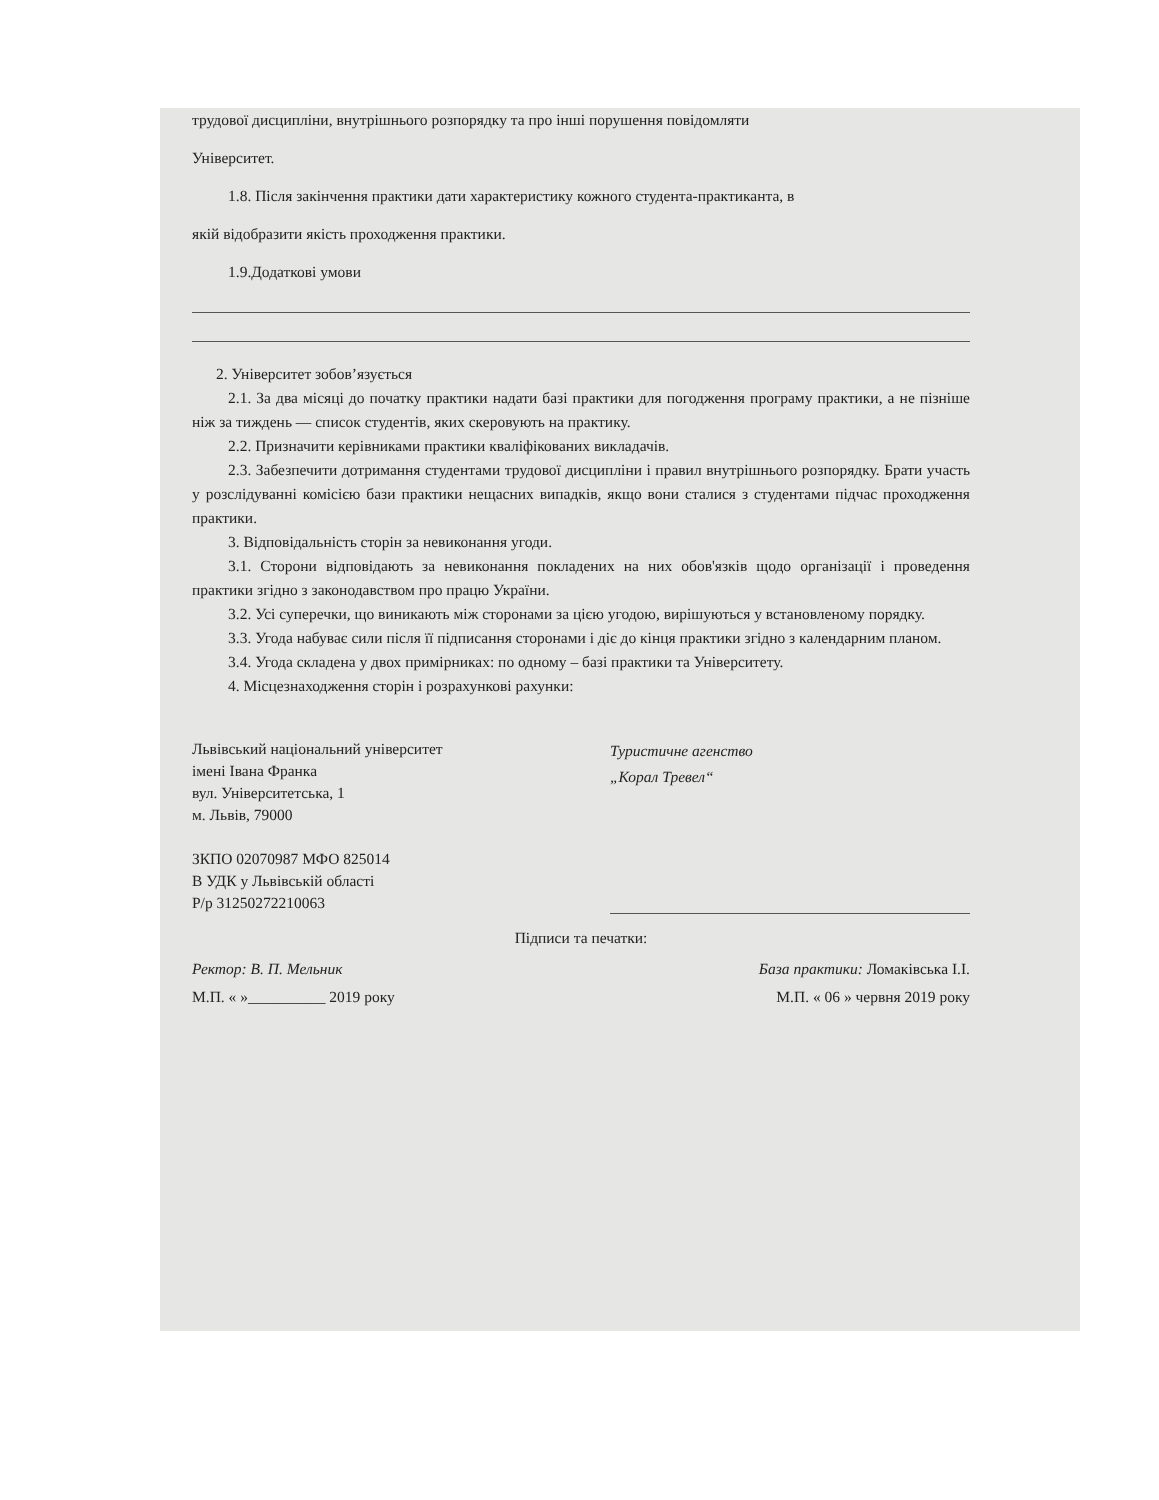трудової дисципліни, внутрішнього розпорядку та про інші порушення повідомляти
Університет.
1.8. Після закінчення практики дати характеристику кожного студента-практиканта, в
якій відобразити якість проходження практики.
1.9.Додаткові умови
2. Університет зобов’язується
2.1. За два місяці до початку практики надати базі практики для погодження програму практики, а не пізніше ніж за тиждень — список студентів, яких скеровують на практику.
2.2. Призначити керівниками практики кваліфікованих викладачів.
2.3. Забезпечити дотримання студентами трудової дисципліни і правил внутрішнього розпорядку. Брати участь у розслідуванні комісією бази практики нещасних випадків, якщо вони сталися з студентами підчас проходження практики.
3. Відповідальність сторін за невиконання угоди.
3.1. Сторони відповідають за невиконання покладених на них обов'язків щодо організації і проведення практики згідно з законодавством про працю України.
3.2. Усі суперечки, що виникають між сторонами за цією угодою, вирішуються у встановленому порядку.
3.3. Угода набуває сили після її підписання сторонами і діє до кінця практики згідно з календарним планом.
3.4. Угода складена у двох примірниках: по одному – базі практики та Університету.
4. Місцезнаходження сторін і розрахункові рахунки:
Львівський національний університет
імені Івана Франка
вул. Університетська, 1
м. Львів, 79000
ЗКПО 02070987 МФО 825014
В УДК у Львівській області
Р/р 31250272210063
Туристичне агенство
„Корал Тревел“
Підписи та печатки:
Ректор: В. П. Мельник База практики: Ломаківська І.І.
М.П. « »__________ 2019 року М.П. « 06 » червня 2019 року